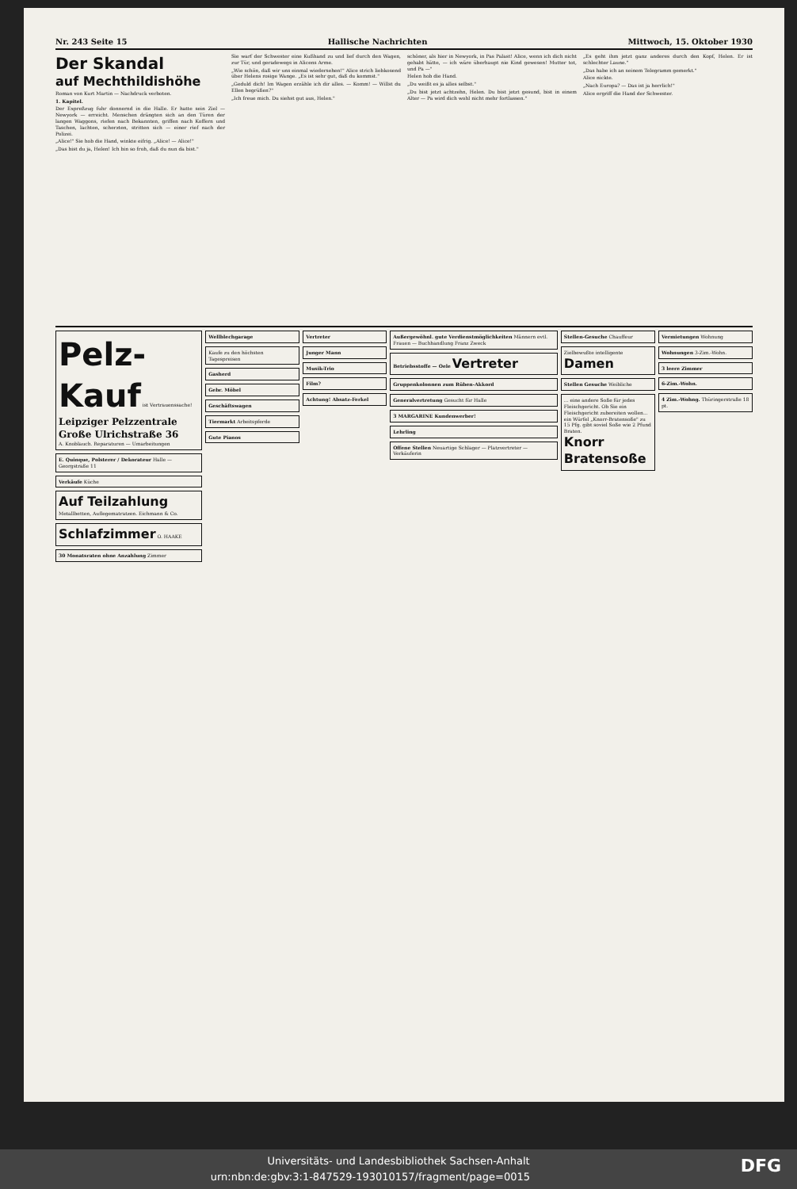Nr. 243 Seite 15 Hallische Nachrichten Mittwoch, 15. Oktober 1930
Der Skandal
auf Mechthildishöhe
Roman von Kurt Martin — Nachdruck verboten.
1. Kapitel.
Der Expreßzug fuhr donnernd in die Halle. Er hatte sein Ziel — Newyork — erreicht. Menschen drängten sich an den Türen der langen Waggons, riefen nach Bekannten, griffen nach Koffern und Taschen, lachten, scherzten, stritten sich — einer rief nach der Polizei.
„Alice!" Sie hob die Hand, winkte eifrig. „Alice! — Alice!"
„Das bist du ja, Helen! Ich bin so froh, daß du nun da bist."
Sie warf der Schwester eine Kußhand zu und lief durch den Wagen, zur Tür, und geradewegs in Alicens Arme.
„Wie schön, daß wir uns einmal wiedersehen!" Alice strich liebkosend über Helens rosige Wange. „Es ist sehr gut, daß du kommst."
„Geduld dich! Im Wagen erzähle ich dir alles. — Komm! — Willst du Ellen begrüßen?"
„Ich freue mich. Du siehst gut aus, Helen."
schöner, als hier in Newyork, in Pas Palast! Alice, wenn ich dich nicht gehabt hätte, — ich wäre überhaupt nie Kind gewesen! Mutter tot, und Pa —"
Helen hob die Hand.
„Du weißt es ja alles selbst."
„Du bist jetzt achtzehn, Helen. Du bist jetzt gesund, bist in einem Alter — Pa wird dich wohl nicht mehr fortlassen."
„Es geht ihm jetzt ganz anderes durch den Kopf, Helen. Er ist schlechter Laune."
„Das habe ich an seinem Telegramm gemerkt."
Alice nickte.
„Nach Europa? — Das ist ja herrlich!"
Alice ergriff die Hand der Schwester.
Pelz-Kauf ist Vertrauenssache!
Leipziger Pelzzentrale Große Ulrichstraße 36
A. Knoblauch. Reparaturen — Umarbeitungen
E. Quinque, Polsterer / Dekorateur Halle — Georgstraße 11
Verkäufe Küche
Auf Teilzahlung Metallbetten, Auflegematratzen. Eichmann & Co.
Schlafzimmer O. HAAKE
30 Monatsraten ohne Anzahlung Zimmer
Wellblechgarage
Kaufe zu den höchsten Tagespreisen
Gasherd
Gebr. Möbel
Geschäftswagen
Tiermarkt Arbeitspferde
Gute Pianos
Vertreter
Junger Mann
Musik-Trio
Film?
Achtung! Absatz-Ferkel
Außergewöhnl. gute Verdienstmöglichkeiten Männern evtl. Frauen — Buchhandlung Franz Zweck
Betriebsstoffe — Oele Vertreter
Gruppenkolonnen zum Rüben-Akkord
Generalvertretung Gesucht für Halle
3 MARGARINE Kundenwerber!
Lehrling
Offene Stellen Neuartige Schlager — Platzvertreter — Verkäuferin
Stellen-Gesuche Chauffeur
Zielbewußte intelligente Damen
Stellen Gesuche Weibliche
... eine andere Soße für jedes Fleischgericht. Ob Sie ein Fleischgericht zubereiten wollen... ein Würfel „Knorr-Bratensoße" zu 15 Pfg. gibt soviel Soße wie 2 Pfund Braten.
Knorr Bratensoße
Vermietungen Wohnung
Wohnungen 3-Zim.-Wohn.
3 leere Zimmer
6-Zim.-Wohn.
4 Zim.-Wohng. Thüringerstraße 18 pt.
Universitäts- und Landesbibliothek Sachsen-Anhalt
urn:nbn:de:gbv:3:1-847529-193010157/fragment/page=0015 DFG